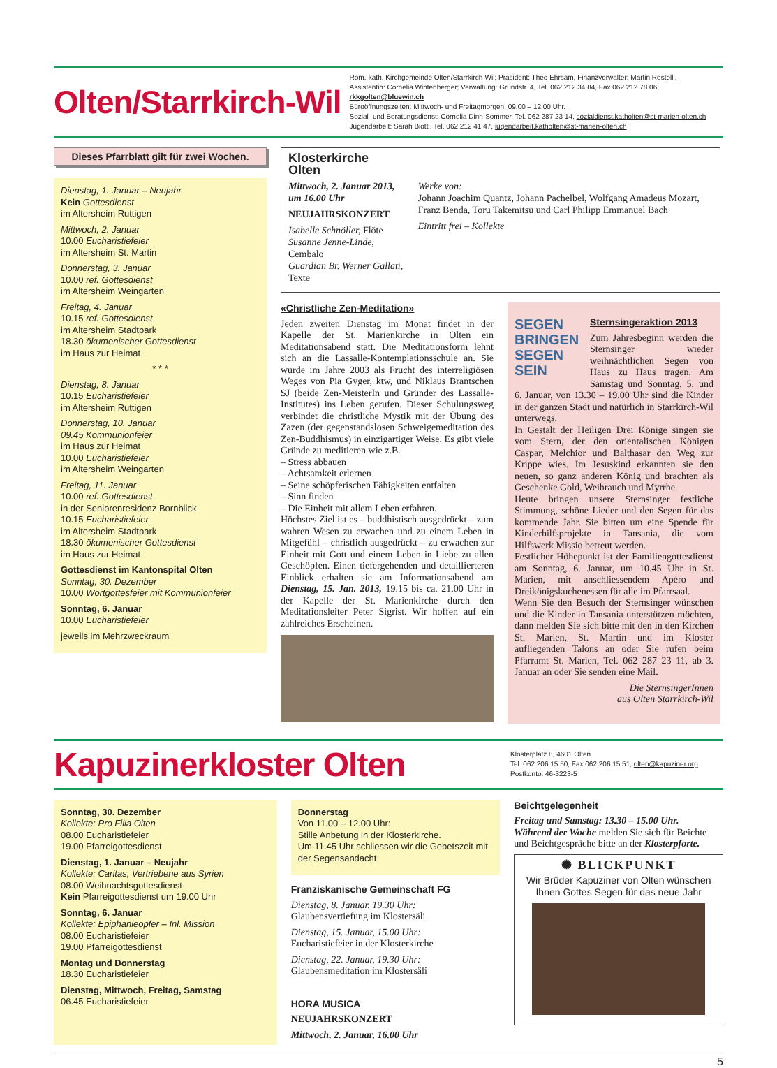Olten/Starrkirch-Wil
Röm.-kath. Kirchgemeinde Olten/Starrkirch-Wil; Präsident: Theo Ehrsam, Finanzverwalter: Martin Restelli,
Assistentin: Cornelia Wintenberger; Verwaltung: Grundstr. 4, Tel. 062 212 34 84, Fax 062 212 78 06, rkkgolten@bluewin.ch
Büroöffnungszeiten: Mittwoch- und Freitagmorgen, 09.00 – 12.00 Uhr.
Sozial- und Beratungsdienst: Cornelia Dinh-Sommer, Tel. 062 287 23 14, sozialdienst.katholten@st-marien-olten.ch
Jugendarbeit: Sarah Biotti, Tel. 062 212 41 47, jugendarbeit.katholten@st-marien-olten.ch
Dieses Pfarrblatt gilt für zwei Wochen.
Dienstag, 1. Januar – Neujahr
Kein Gottesdienst
im Altersheim Ruttigen
Mittwoch, 2. Januar
10.00 Eucharistiefeier
im Altersheim St. Martin
Donnerstag, 3. Januar
10.00 ref. Gottesdienst
im Altersheim Weingarten
Freitag, 4. Januar
10.15 ref. Gottesdienst
im Altersheim Stadtpark
18.30 ökumenischer Gottesdienst
im Haus zur Heimat
* * *
Dienstag, 8. Januar
10.15 Eucharistiefeier
im Altersheim Ruttigen
Donnerstag, 10. Januar
09.45 Kommunionfeier
im Haus zur Heimat
10.00 Eucharistiefeier
im Altersheim Weingarten
Freitag, 11. Januar
10.00 ref. Gottesdienst
in der Seniorenresidenz Bornblick
10.15 Eucharistiefeier
im Altersheim Stadtpark
18.30 ökumenischer Gottesdienst
im Haus zur Heimat
Gottesdienst im Kantonspital Olten
Sonntag, 30. Dezember
10.00 Wortgottesfeier mit Kommunionfeier
Sonntag, 6. Januar
10.00 Eucharistiefeier
jeweils im Mehrzweckraum
Klosterkirche Olten
Mittwoch, 2. Januar 2013, um 16.00 Uhr
NEUJAHRSKONZERT
Isabelle Schnöller, Flöte
Susanne Jenne-Linde, Cembalo
Guardian Br. Werner Gallati, Texte
Werke von:
Johann Joachim Quantz, Johann Pachelbel, Wolfgang Amadeus Mozart, Franz Benda, Toru Takemitsu und Carl Philipp Emmanuel Bach
Eintritt frei – Kollekte
«Christliche Zen-Meditation»
Jeden zweiten Dienstag im Monat findet in der Kapelle der St. Marienkirche in Olten ein Meditationsabend statt. Die Meditationsform lehnt sich an die Lassalle-Kontemplationsschule an. Sie wurde im Jahre 2003 als Frucht des interreligiösen Weges von Pia Gyger, ktw, und Niklaus Brantschen SJ (beide Zen-MeisterIn und Gründer des Lassalle-Institutes) ins Leben gerufen. Dieser Schulungsweg verbindet die christliche Mystik mit der Übung des Zazen (der gegenstandslosen Schweigemeditation des Zen-Buddhismus) in einzigartiger Weise. Es gibt viele Gründe zu meditieren wie z.B.
– Stress abbauen
– Achtsamkeit erlernen
– Seine schöpferischen Fähigkeiten entfalten
– Sinn finden
– Die Einheit mit allem Leben erfahren.
Höchstes Ziel ist es – buddhistisch ausgedrückt – zum wahren Wesen zu erwachen und zu einem Leben in Mitgefühl – christlich ausgedrückt – zu erwachen zur Einheit mit Gott und einem Leben in Liebe zu allen Geschöpfen. Einen tiefergehenden und detaillierteren Einblick erhalten sie am Informationsabend am Dienstag, 15. Jan. 2013, 19.15 bis ca. 21.00 Uhr in der Kapelle der St. Marienkirche durch den Meditationsleiter Peter Sigrist. Wir hoffen auf ein zahlreiches Erscheinen.
SEGEN BRINGEN SEGEN SEIN
Sternsingeraktion 2013
Zum Jahresbeginn werden die Sternsinger wieder weihnächtlichen Segen von Haus zu Haus tragen. Am Samstag und Sonntag, 5. und 6. Januar, von 13.30 – 19.00 Uhr sind die Kinder in der ganzen Stadt und natürlich in Starrkirch-Wil unterwegs.
In Gestalt der Heiligen Drei Könige singen sie vom Stern, der den orientalischen Königen Caspar, Melchior und Balthasar den Weg zur Krippe wies. Im Jesuskind erkannten sie den neuen, so ganz anderen König und brachten als Geschenke Gold, Weihrauch und Myrrhe.
Heute bringen unsere Sternsinger festliche Stimmung, schöne Lieder und den Segen für das kommende Jahr. Sie bitten um eine Spende für Kinderhilfsprojekte in Tansania, die vom Hilfswerk Missio betreut werden.
Festlicher Höhepunkt ist der Familiengottesdienst am Sonntag, 6. Januar, um 10.45 Uhr in St. Marien, mit anschliessendem Apéro und Dreikönigskuchenessen für alle im Pfarrsaal.
Wenn Sie den Besuch der Sternsinger wünschen und die Kinder in Tansania unterstützen möchten, dann melden Sie sich bitte mit den in den Kirchen St. Marien, St. Martin und im Kloster aufliegenden Talons an oder Sie rufen beim Pfarramt St. Marien, Tel. 062 287 23 11, ab 3. Januar an oder Sie senden eine Mail.
Die SternsingerInnen
aus Olten Starrkirch-Wil
Kapuzinerkloster Olten
Klosterplatz 8, 4601 Olten
Tel. 062 206 15 50, Fax 062 206 15 51, olten@kapuziner.org
Postkonto: 46-3223-5
Sonntag, 30. Dezember
Kollekte: Pro Filia Olten
08.00 Eucharistiefeier
19.00 Pfarreigottesdienst
Dienstag, 1. Januar – Neujahr
Kollekte: Caritas, Vertriebene aus Syrien
08.00 Weihnachtsgottesdienst
Kein Pfarreigottesdienst um 19.00 Uhr
Sonntag, 6. Januar
Kollekte: Epiphanieopfer – Inl. Mission
08.00 Eucharistiefeier
19.00 Pfarreigottesdienst
Montag und Donnerstag
18.30 Eucharistiefeier
Dienstag, Mittwoch, Freitag, Samstag
06.45 Eucharistiefeier
Donnerstag
Von 11.00 – 12.00 Uhr:
Stille Anbetung in der Klosterkirche.
Um 11.45 Uhr schliessen wir die Gebetszeit mit der Segensandacht.
Franziskanische Gemeinschaft FG
Dienstag, 8. Januar, 19.30 Uhr:
Glaubensvertiefung im Klostersäli
Dienstag, 15. Januar, 15.00 Uhr:
Eucharistiefeier in der Klosterkirche
Dienstag, 22. Januar, 19.30 Uhr:
Glaubensmeditation im Klostersäli
HORA MUSICA
NEUJAHRSKONZERT
Mittwoch, 2. Januar, 16.00 Uhr
Beichtgelegenheit
Freitag und Samstag: 13.30 – 15.00 Uhr.
Während der Woche melden Sie sich für Beichte und Beichtgespräche bitte an der Klosterpforte.
✺ BLICKPUNKT
Wir Brüder Kapuziner von Olten wünschen Ihnen Gottes Segen für das neue Jahr
5